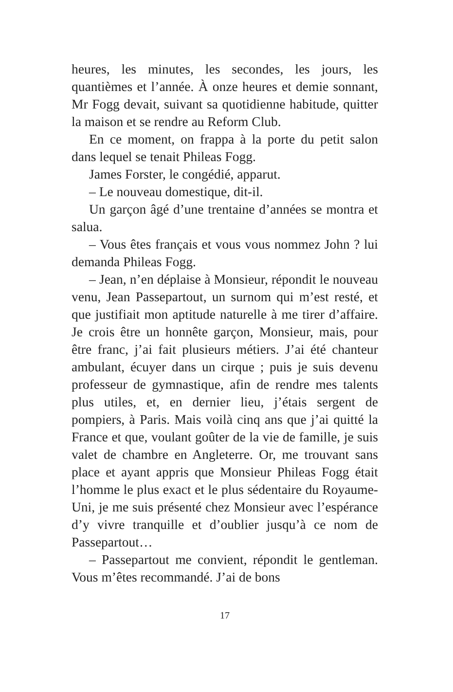heures, les minutes, les secondes, les jours, les quantièmes et l’année. À onze heures et demie sonnant, Mr Fogg devait, suivant sa quotidienne habitude, quitter la maison et se rendre au Reform Club.
En ce moment, on frappa à la porte du petit salon dans lequel se tenait Phileas Fogg.
James Forster, le congédié, apparut.
– Le nouveau domestique, dit-il.
Un garçon âgé d’une trentaine d’années se montra et salua.
– Vous êtes français et vous vous nommez John ? lui demanda Phileas Fogg.
– Jean, n’en déplaise à Monsieur, répondit le nouveau venu, Jean Passepartout, un surnom qui m’est resté, et que justifiait mon aptitude naturelle à me tirer d’affaire. Je crois être un honnête garçon, Monsieur, mais, pour être franc, j’ai fait plusieurs métiers. J’ai été chanteur ambulant, écuyer dans un cirque ; puis je suis devenu professeur de gymnastique, afin de rendre mes talents plus utiles, et, en dernier lieu, j’étais sergent de pompiers, à Paris. Mais voilà cinq ans que j’ai quitté la France et que, voulant goûter de la vie de famille, je suis valet de chambre en Angleterre. Or, me trouvant sans place et ayant appris que Monsieur Phileas Fogg était l’homme le plus exact et le plus sédentaire du Royaume-Uni, je me suis présenté chez Monsieur avec l’espérance d’y vivre tranquille et d’oublier jusqu’à ce nom de Passepartout…
– Passepartout me convient, répondit le gentleman. Vous m’êtes recommandé. J’ai de bons
17